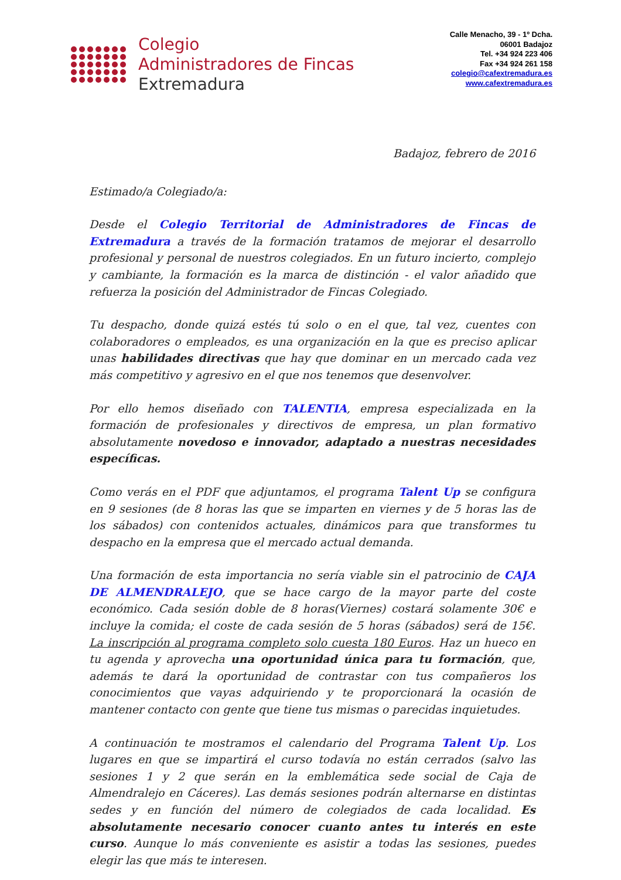Colegio
Administradores de Fincas
Extremadura
Calle Menacho, 39 - 1º Dcha.
06001 Badajoz
Tel. +34 924 223 406
Fax +34 924 261 158
colegio@cafextremadura.es
www.cafextremadura.es
Badajoz, febrero de 2016
Estimado/a Colegiado/a:
Desde el Colegio Territorial de Administradores de Fincas de Extremadura a través de la formación tratamos de mejorar el desarrollo profesional y personal de nuestros colegiados. En un futuro incierto, complejo y cambiante, la formación es la marca de distinción - el valor añadido que refuerza la posición del Administrador de Fincas Colegiado.
Tu despacho, donde quizá estés tú solo o en el que, tal vez, cuentes con colaboradores o empleados, es una organización en la que es preciso aplicar unas habilidades directivas que hay que dominar en un mercado cada vez más competitivo y agresivo en el que nos tenemos que desenvolver.
Por ello hemos diseñado con TALENTIA, empresa especializada en la formación de profesionales y directivos de empresa, un plan formativo absolutamente novedoso e innovador, adaptado a nuestras necesidades específicas.
Como verás en el PDF que adjuntamos, el programa Talent Up se configura en 9 sesiones (de 8 horas las que se imparten en viernes y de 5 horas las de los sábados) con contenidos actuales, dinámicos para que transformes tu despacho en la empresa que el mercado actual demanda.
Una formación de esta importancia no sería viable sin el patrocinio de CAJA DE ALMENDRALEJO, que se hace cargo de la mayor parte del coste económico. Cada sesión doble de 8 horas(Viernes) costará solamente 30€ e incluye la comida; el coste de cada sesión de 5 horas (sábados) será de 15€. La inscripción al programa completo solo cuesta 180 Euros. Haz un hueco en tu agenda y aprovecha una oportunidad única para tu formación, que, además te dará la oportunidad de contrastar con tus compañeros los conocimientos que vayas adquiriendo y te proporcionará la ocasión de mantener contacto con gente que tiene tus mismas o parecidas inquietudes.
A continuación te mostramos el calendario del Programa Talent Up. Los lugares en que se impartirá el curso todavía no están cerrados (salvo las sesiones 1 y 2 que serán en la emblemática sede social de Caja de Almendralejo en Cáceres). Las demás sesiones podrán alternarse en distintas sedes y en función del número de colegiados de cada localidad. Es absolutamente necesario conocer cuanto antes tu interés en este curso. Aunque lo más conveniente es asistir a todas las sesiones, puedes elegir las que más te interesen.